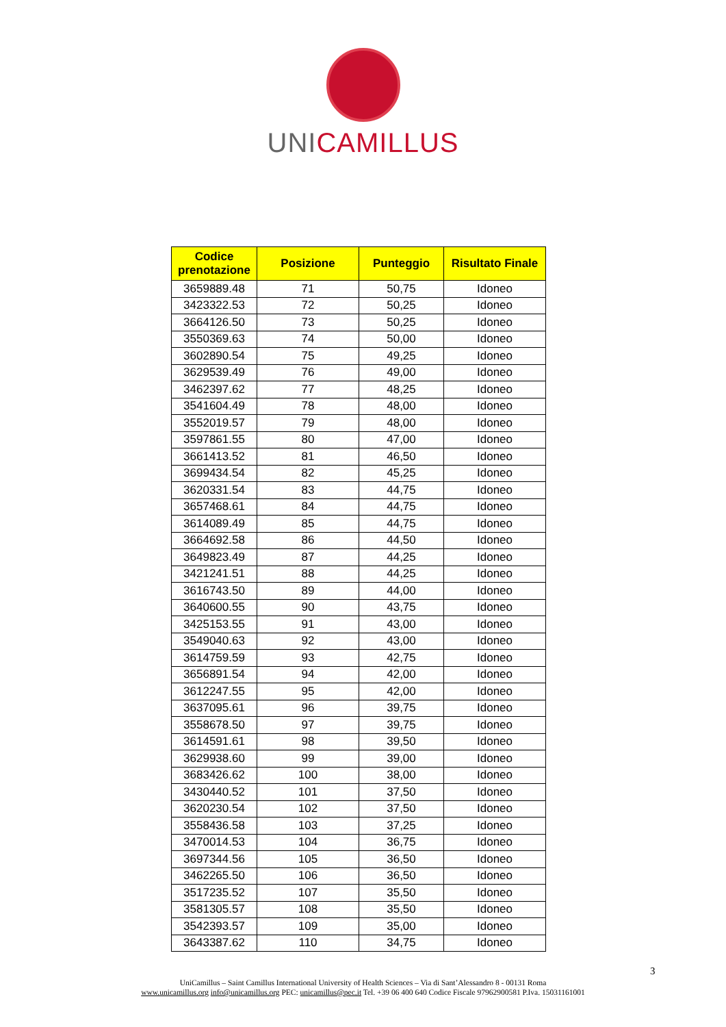UNI CAMILLUS
| Codice prenotazione | Posizione | Punteggio | Risultato Finale |
| --- | --- | --- | --- |
| 3659889.48 | 71 | 50,75 | Idoneo |
| 3423322.53 | 72 | 50,25 | Idoneo |
| 3664126.50 | 73 | 50,25 | Idoneo |
| 3550369.63 | 74 | 50,00 | Idoneo |
| 3602890.54 | 75 | 49,25 | Idoneo |
| 3629539.49 | 76 | 49,00 | Idoneo |
| 3462397.62 | 77 | 48,25 | Idoneo |
| 3541604.49 | 78 | 48,00 | Idoneo |
| 3552019.57 | 79 | 48,00 | Idoneo |
| 3597861.55 | 80 | 47,00 | Idoneo |
| 3661413.52 | 81 | 46,50 | Idoneo |
| 3699434.54 | 82 | 45,25 | Idoneo |
| 3620331.54 | 83 | 44,75 | Idoneo |
| 3657468.61 | 84 | 44,75 | Idoneo |
| 3614089.49 | 85 | 44,75 | Idoneo |
| 3664692.58 | 86 | 44,50 | Idoneo |
| 3649823.49 | 87 | 44,25 | Idoneo |
| 3421241.51 | 88 | 44,25 | Idoneo |
| 3616743.50 | 89 | 44,00 | Idoneo |
| 3640600.55 | 90 | 43,75 | Idoneo |
| 3425153.55 | 91 | 43,00 | Idoneo |
| 3549040.63 | 92 | 43,00 | Idoneo |
| 3614759.59 | 93 | 42,75 | Idoneo |
| 3656891.54 | 94 | 42,00 | Idoneo |
| 3612247.55 | 95 | 42,00 | Idoneo |
| 3637095.61 | 96 | 39,75 | Idoneo |
| 3558678.50 | 97 | 39,75 | Idoneo |
| 3614591.61 | 98 | 39,50 | Idoneo |
| 3629938.60 | 99 | 39,00 | Idoneo |
| 3683426.62 | 100 | 38,00 | Idoneo |
| 3430440.52 | 101 | 37,50 | Idoneo |
| 3620230.54 | 102 | 37,50 | Idoneo |
| 3558436.58 | 103 | 37,25 | Idoneo |
| 3470014.53 | 104 | 36,75 | Idoneo |
| 3697344.56 | 105 | 36,50 | Idoneo |
| 3462265.50 | 106 | 36,50 | Idoneo |
| 3517235.52 | 107 | 35,50 | Idoneo |
| 3581305.57 | 108 | 35,50 | Idoneo |
| 3542393.57 | 109 | 35,00 | Idoneo |
| 3643387.62 | 110 | 34,75 | Idoneo |
3
UniCamillus – Saint Camillus International University of Health Sciences – Via di Sant’Alessandro 8 - 00131 Roma
www.unicamillus.org info@unicamillus.org PEC: unicamillus@pec.it Tel. +39 06 400 640 Codice Fiscale 97962900581 P.Iva. 15031161001